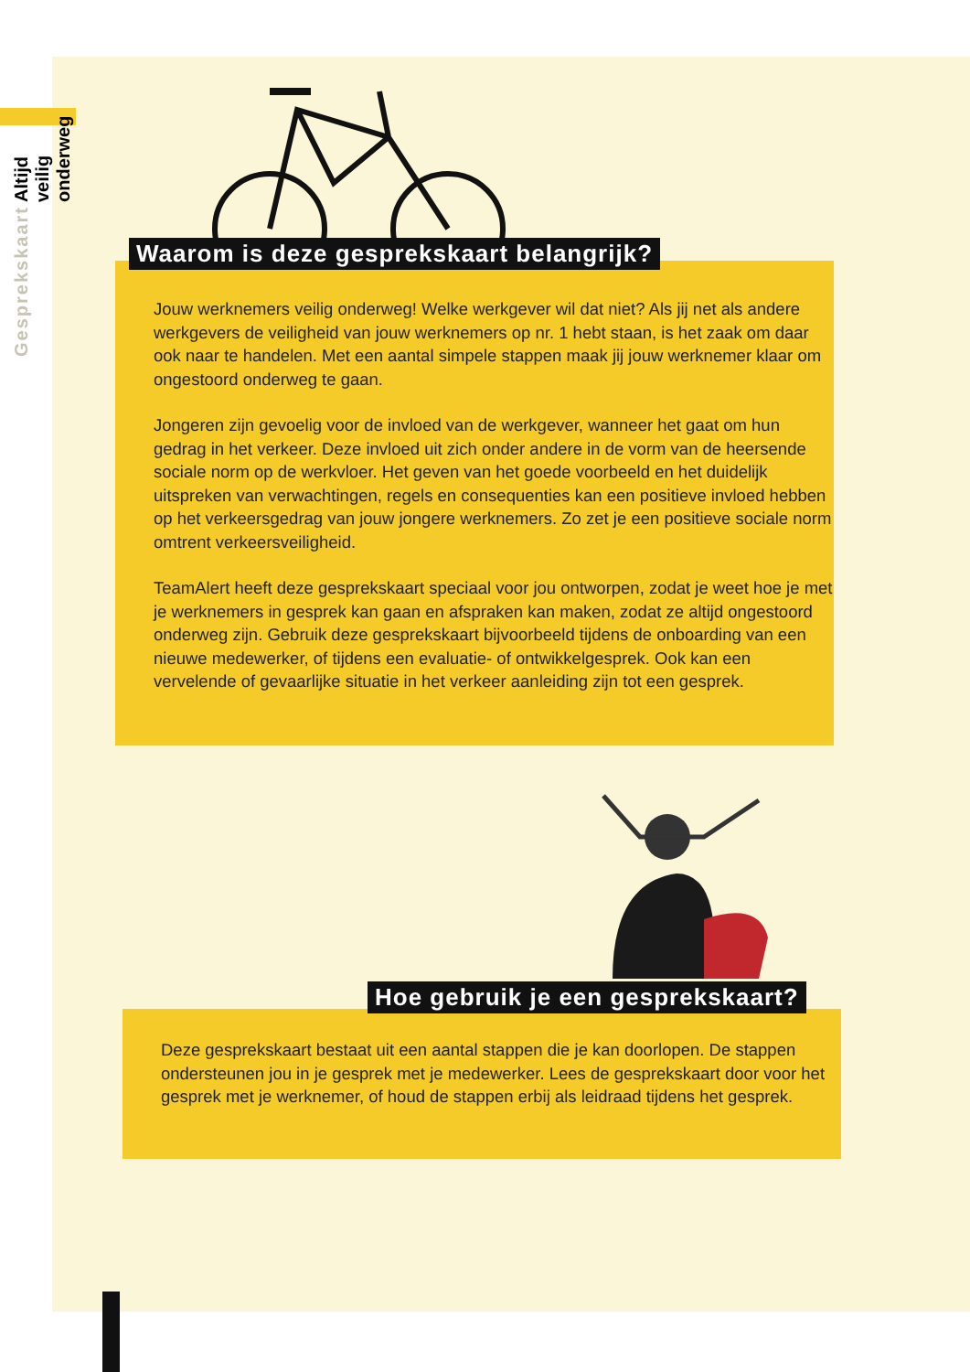Gesprekskaart Altijd veilig onderweg
Waarom is deze gesprekskaart belangrijk?
Jouw werknemers veilig onderweg! Welke werkgever wil dat niet? Als jij net als andere werkgevers de veiligheid van jouw werknemers op nr. 1 hebt staan, is het zaak om daar ook naar te handelen. Met een aantal simpele stappen maak jij jouw werknemer klaar om ongestoord onderweg te gaan.
Jongeren zijn gevoelig voor de invloed van de werkgever, wanneer het gaat om hun gedrag in het verkeer. Deze invloed uit zich onder andere in de vorm van de heersende sociale norm op de werkvloer. Het geven van het goede voorbeeld en het duidelijk uitspreken van verwachtingen, regels en consequenties kan een positieve invloed hebben op het verkeersgedrag van jouw jongere werknemers. Zo zet je een positieve sociale norm omtrent verkeersveiligheid.
TeamAlert heeft deze gesprekskaart speciaal voor jou ontworpen, zodat je weet hoe je met je werknemers in gesprek kan gaan en afspraken kan maken, zodat ze altijd ongestoord onderweg zijn. Gebruik deze gesprekskaart bijvoorbeeld tijdens de onboarding van een nieuwe medewerker, of tijdens een evaluatie- of ontwikkelgesprek. Ook kan een vervelende of gevaarlijke situatie in het verkeer aanleiding zijn tot een gesprek.
Hoe gebruik je een gesprekskaart?
Deze gesprekskaart bestaat uit een aantal stappen die je kan doorlopen. De stappen ondersteunen jou in je gesprek met je medewerker. Lees de gesprekskaart door voor het gesprek met je werknemer, of houd de stappen erbij als leidraad tijdens het gesprek.